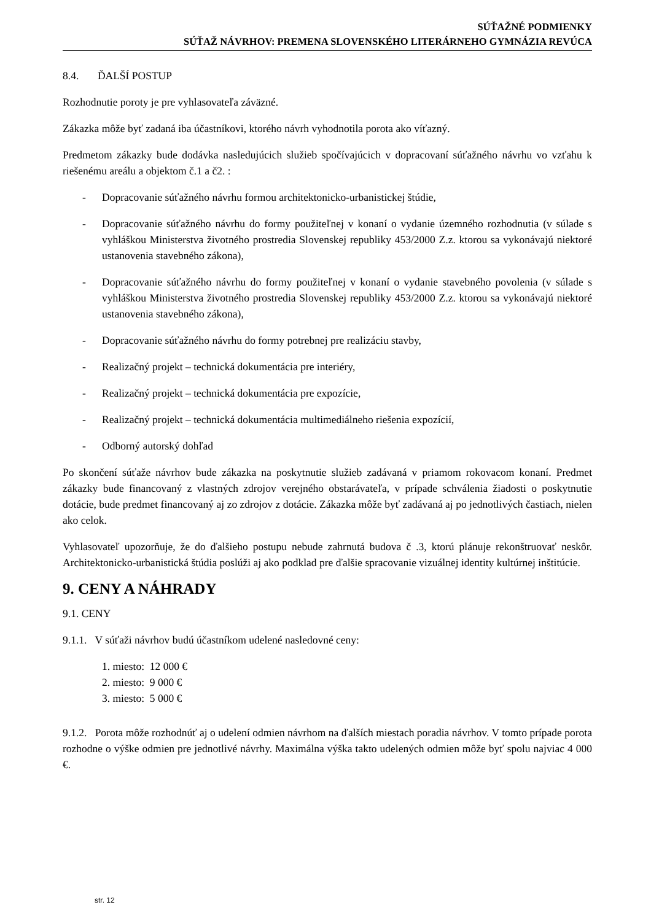SÚŤAŽNÉ PODMIENKY
SÚŤAŽ NÁVRHOV: PREMENA SLOVENSKÉHO LITERÁRNEHO GYMNÁZIA REVÚCA
8.4. ĎALŠÍ POSTUP
Rozhodnutie poroty je pre vyhlasovateľa záväzné.
Zákazka môže byť zadaná iba účastníkovi, ktorého návrh vyhodnotila porota ako víťazný.
Predmetom zákazky bude dodávka nasledujúcich služieb spočívajúcich v dopracovaní súťažného návrhu vo vzťahu k riešenému areálu a objektom č.1 a č2. :
- Dopracovanie súťažného návrhu formou architektonicko-urbanistickej štúdie,
- Dopracovanie súťažného návrhu do formy použiteľnej v konaní o vydanie územného rozhodnutia (v súlade s vyhláškou Ministerstva životného prostredia Slovenskej republiky 453/2000 Z.z. ktorou sa vykonávajú niektoré ustanovenia stavebného zákona),
- Dopracovanie súťažného návrhu do formy použiteľnej v konaní o vydanie stavebného povolenia (v súlade s vyhláškou Ministerstva životného prostredia Slovenskej republiky 453/2000 Z.z. ktorou sa vykonávajú niektoré ustanovenia stavebného zákona),
- Dopracovanie súťažného návrhu do formy potrebnej pre realizáciu stavby,
- Realizačný projekt – technická dokumentácia pre interiéry,
- Realizačný projekt – technická dokumentácia pre expozície,
- Realizačný projekt – technická dokumentácia multimediálneho riešenia expozícií,
- Odborný autorský dohľad
Po skončení súťaže návrhov bude zákazka na poskytnutie služieb zadávaná v priamom rokovacom konaní. Predmet zákazky bude financovaný z vlastných zdrojov verejného obstarávateľa, v prípade schválenia žiadosti o poskytnutie dotácie, bude predmet financovaný aj zo zdrojov z dotácie. Zákazka môže byť zadávaná aj po jednotlivých častiach, nielen ako celok.
Vyhlasovateľ upozorňuje, že do ďalšieho postupu nebude zahrnutá budova č .3, ktorú plánuje rekonštruovať neskôr. Architektonicko-urbanistická štúdia poslúži aj ako podklad pre ďalšie spracovanie vizuálnej identity kultúrnej inštitúcie.
9. CENY A NÁHRADY
9.1. CENY
9.1.1. V súťaži návrhov budú účastníkom udelené nasledovné ceny:
1. miesto: 12 000 €
2. miesto: 9 000 €
3. miesto: 5 000 €
9.1.2. Porota môže rozhodnúť aj o udelení odmien návrhom na ďalších miestach poradia návrhov. V tomto prípade porota rozhodne o výške odmien pre jednotlivé návrhy. Maximálna výška takto udelených odmien môže byť spolu najviac 4 000 €.
str. 12